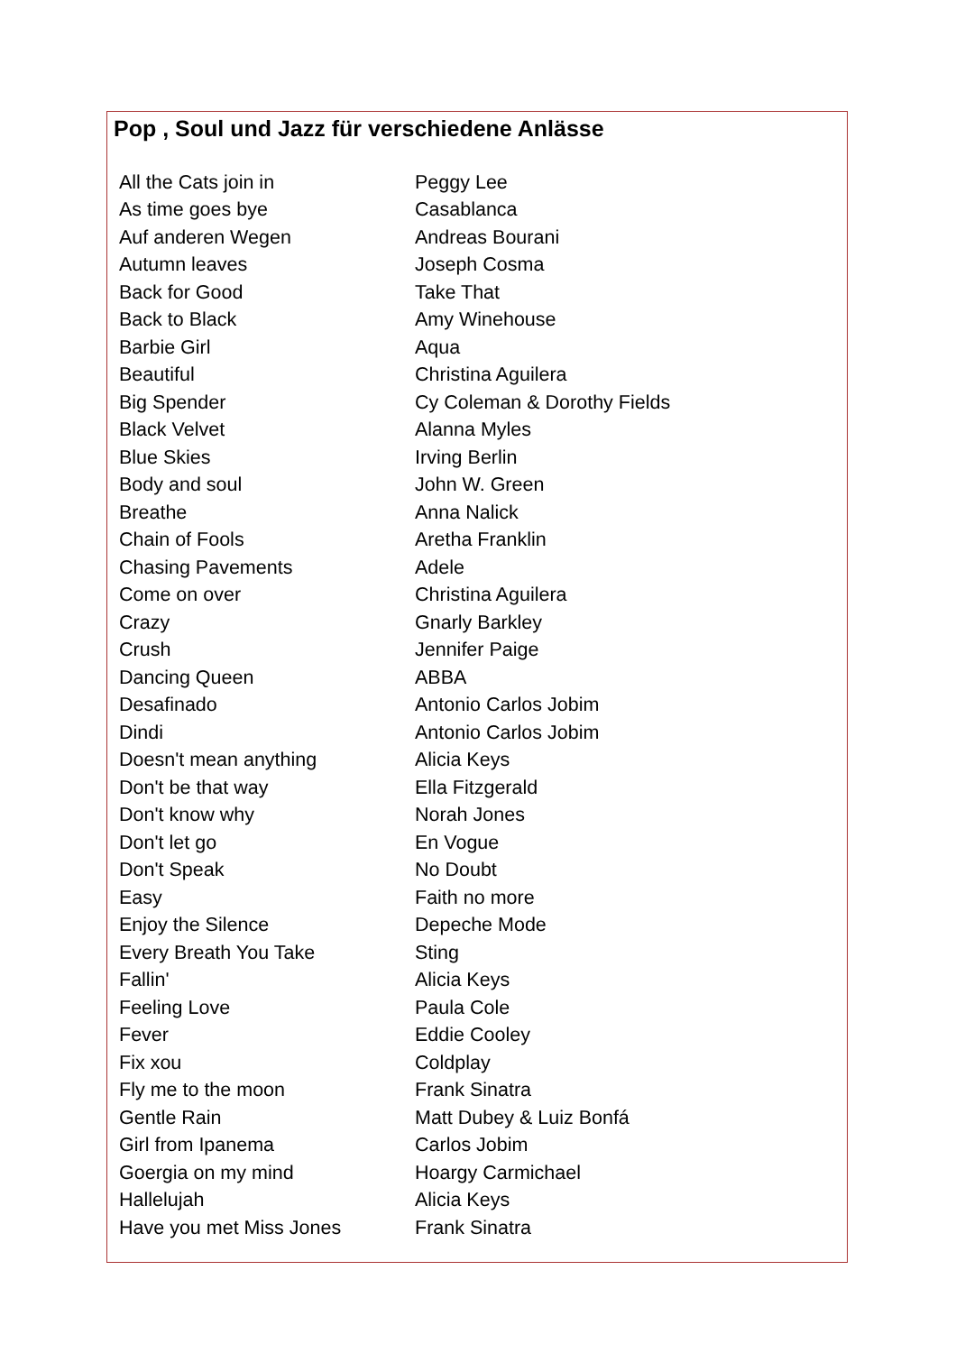Pop , Soul und Jazz für verschiedene Anlässe
| All the Cats join in | Peggy Lee |
| As time goes bye | Casablanca |
| Auf anderen Wegen | Andreas Bourani |
| Autumn leaves | Joseph Cosma |
| Back for Good | Take That |
| Back to Black | Amy Winehouse |
| Barbie Girl | Aqua |
| Beautiful | Christina Aguilera |
| Big Spender | Cy Coleman & Dorothy Fields |
| Black Velvet | Alanna Myles |
| Blue Skies | Irving Berlin |
| Body and soul | John W. Green |
| Breathe | Anna Nalick |
| Chain of Fools | Aretha Franklin |
| Chasing Pavements | Adele |
| Come on over | Christina Aguilera |
| Crazy | Gnarly Barkley |
| Crush | Jennifer Paige |
| Dancing Queen | ABBA |
| Desafinado | Antonio Carlos Jobim |
| Dindi | Antonio Carlos Jobim |
| Doesn't mean anything | Alicia Keys |
| Don't be that way | Ella Fitzgerald |
| Don't know why | Norah Jones |
| Don't let go | En Vogue |
| Don't Speak | No Doubt |
| Easy | Faith no more |
| Enjoy the Silence | Depeche Mode |
| Every Breath You Take | Sting |
| Fallin' | Alicia Keys |
| Feeling Love | Paula Cole |
| Fever | Eddie Cooley |
| Fix xou | Coldplay |
| Fly me to the moon | Frank Sinatra |
| Gentle Rain | Matt Dubey & Luiz Bonfá |
| Girl from Ipanema | Carlos Jobim |
| Goergia on my mind | Hoargy Carmichael |
| Hallelujah | Alicia Keys |
| Have you met Miss Jones | Frank Sinatra |